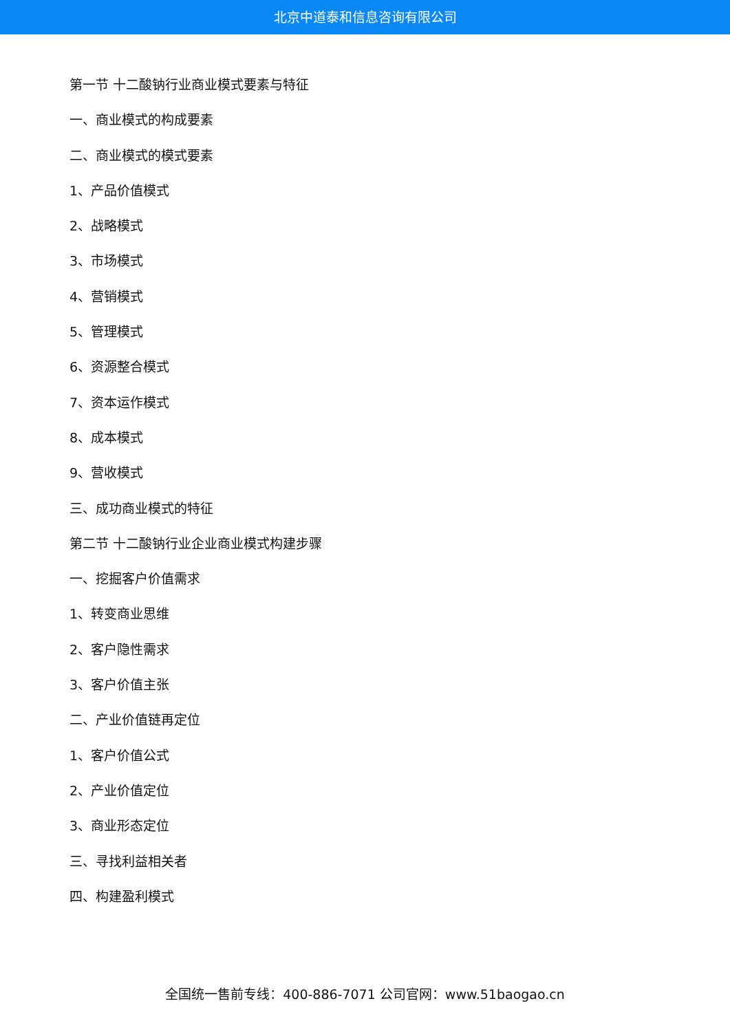北京中道泰和信息咨询有限公司
第一节 十二酸钠行业商业模式要素与特征
一、商业模式的构成要素
二、商业模式的模式要素
1、产品价值模式
2、战略模式
3、市场模式
4、营销模式
5、管理模式
6、资源整合模式
7、资本运作模式
8、成本模式
9、营收模式
三、成功商业模式的特征
第二节 十二酸钠行业企业商业模式构建步骤
一、挖掘客户价值需求
1、转变商业思维
2、客户隐性需求
3、客户价值主张
二、产业价值链再定位
1、客户价值公式
2、产业价值定位
3、商业形态定位
三、寻找利益相关者
四、构建盈利模式
全国统一售前专线：400-886-7071 公司官网：www.51baogao.cn